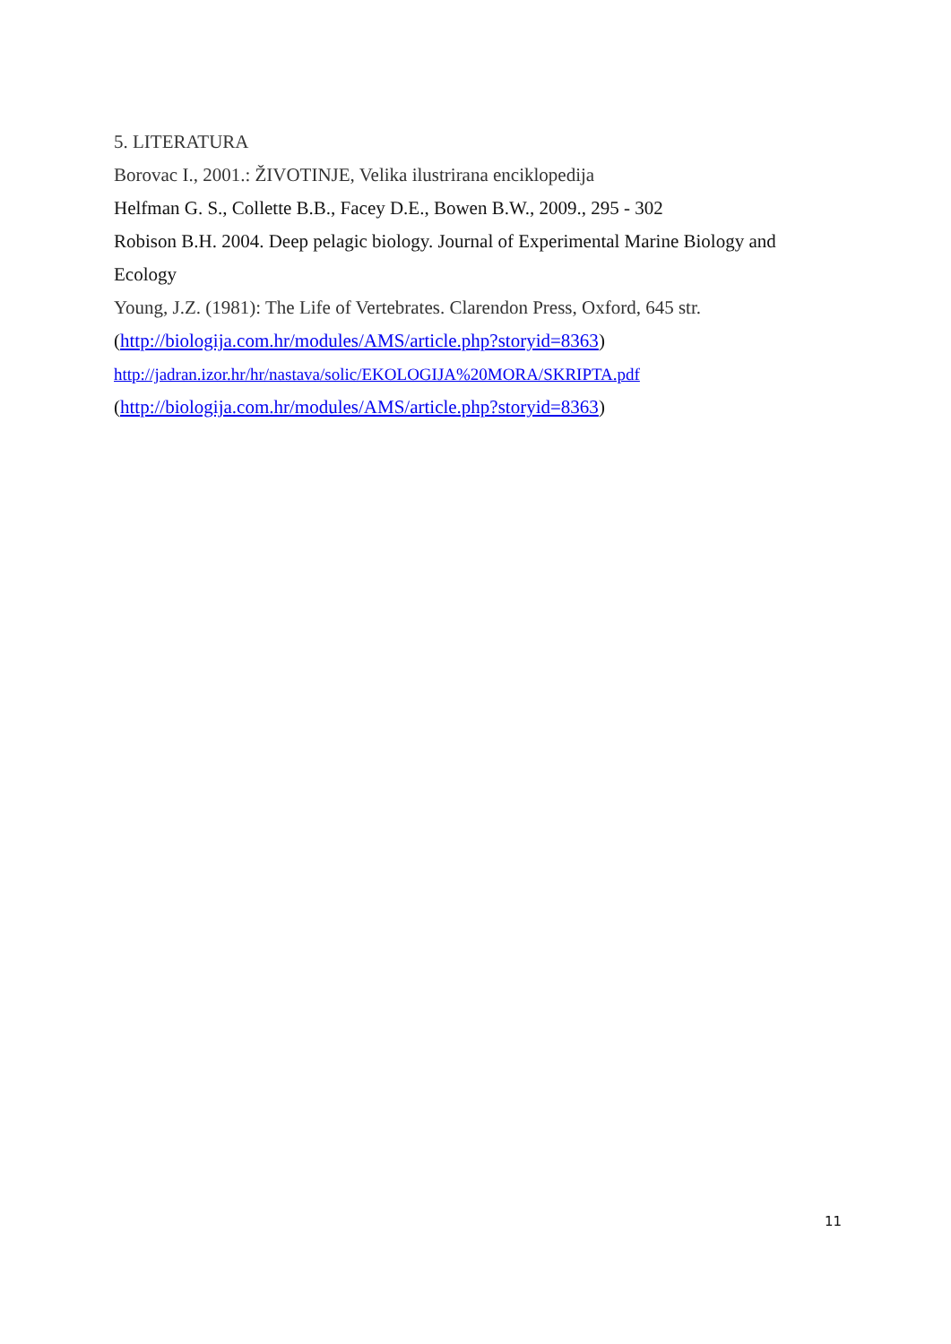5. LITERATURA
Borovac I., 2001.: ŽIVOTINJE, Velika ilustrirana enciklopedija
Helfman G. S., Collette B.B., Facey D.E., Bowen B.W., 2009., 295 - 302
Robison B.H. 2004. Deep pelagic biology. Journal of Experimental Marine Biology and Ecology
Young, J.Z. (1981): The Life of Vertebrates. Clarendon Press, Oxford, 645 str.
(http://biologija.com.hr/modules/AMS/article.php?storyid=8363)
http://jadran.izor.hr/hr/nastava/solic/EKOLOGIJA%20MORA/SKRIPTA.pdf
(http://biologija.com.hr/modules/AMS/article.php?storyid=8363)
11